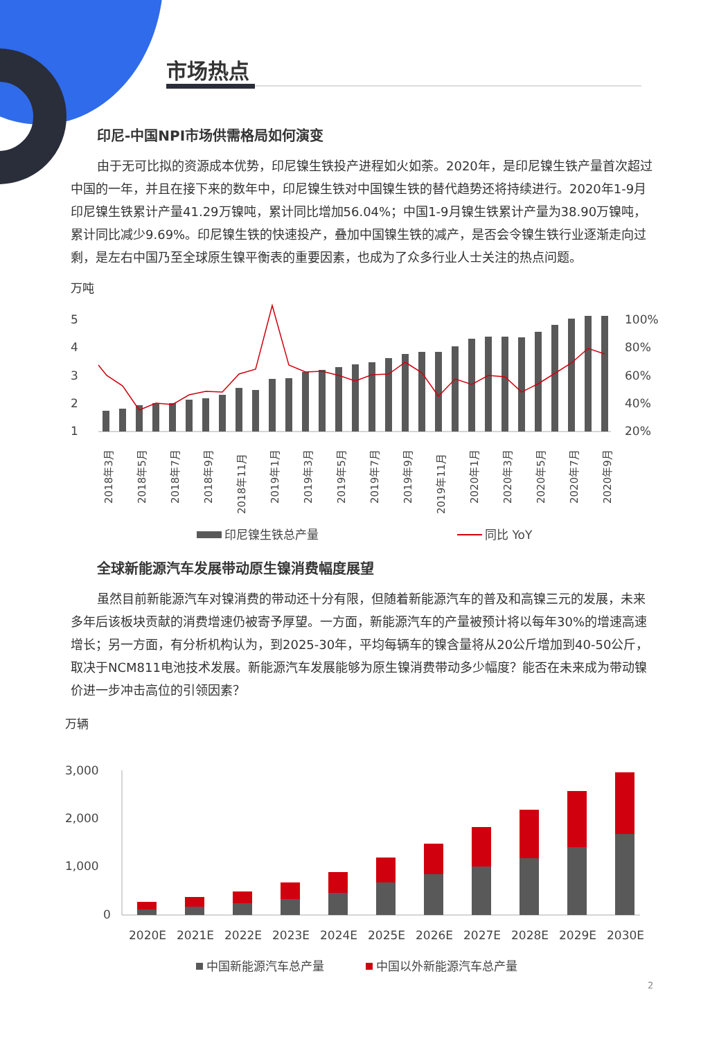市场热点
印尼-中国NPI市场供需格局如何演变
由于无可比拟的资源成本优势，印尼镍生铁投产进程如火如荼。2020年，是印尼镍生铁产量首次超过中国的一年，并且在接下来的数年中，印尼镍生铁对中国镍生铁的替代趋势还将持续进行。2020年1-9月印尼镍生铁累计产量41.29万镍吨，累计同比增加56.04%；中国1-9月镍生铁累计产量为38.90万镍吨，累计同比减少9.69%。印尼镍生铁的快速投产，叠加中国镍生铁的减产，是否会令镍生铁行业逐渐走向过剩，是左右中国乃至全球原生镍平衡表的重要因素，也成为了众多行业人士关注的热点问题。
万吨
5
4
3
2
1
100%
80%
60%
40%
20%
2018年3月
2018年5月
2018年7月
2018年9月
2018年11月
2019年1月
2019年3月
2019年5月
2019年7月
2019年9月
2019年11月
2020年1月
2020年3月
2020年5月
2020年7月
2020年9月
印尼镍生铁总产量
同比 YoY
全球新能源汽车发展带动原生镍消费幅度展望
虽然目前新能源汽车对镍消费的带动还十分有限，但随着新能源汽车的普及和高镍三元的发展，未来多年后该板块贡献的消费增速仍被寄予厚望。一方面，新能源汽车的产量被预计将以每年30%的增速高速增长；另一方面，有分析机构认为，到2025-30年，平均每辆车的镍含量将从20公斤增加到40-50公斤，取决于NCM811电池技术发展。新能源汽车发展能够为原生镍消费带动多少幅度？能否在未来成为带动镍价进一步冲击高位的引领因素？
万辆
3,000
2,000
1,000
0
2020E
2021E
2022E
2023E
2024E
2025E
2026E
2027E
2028E
2029E
2030E
中国新能源汽车总产量
中国以外新能源汽车总产量
2